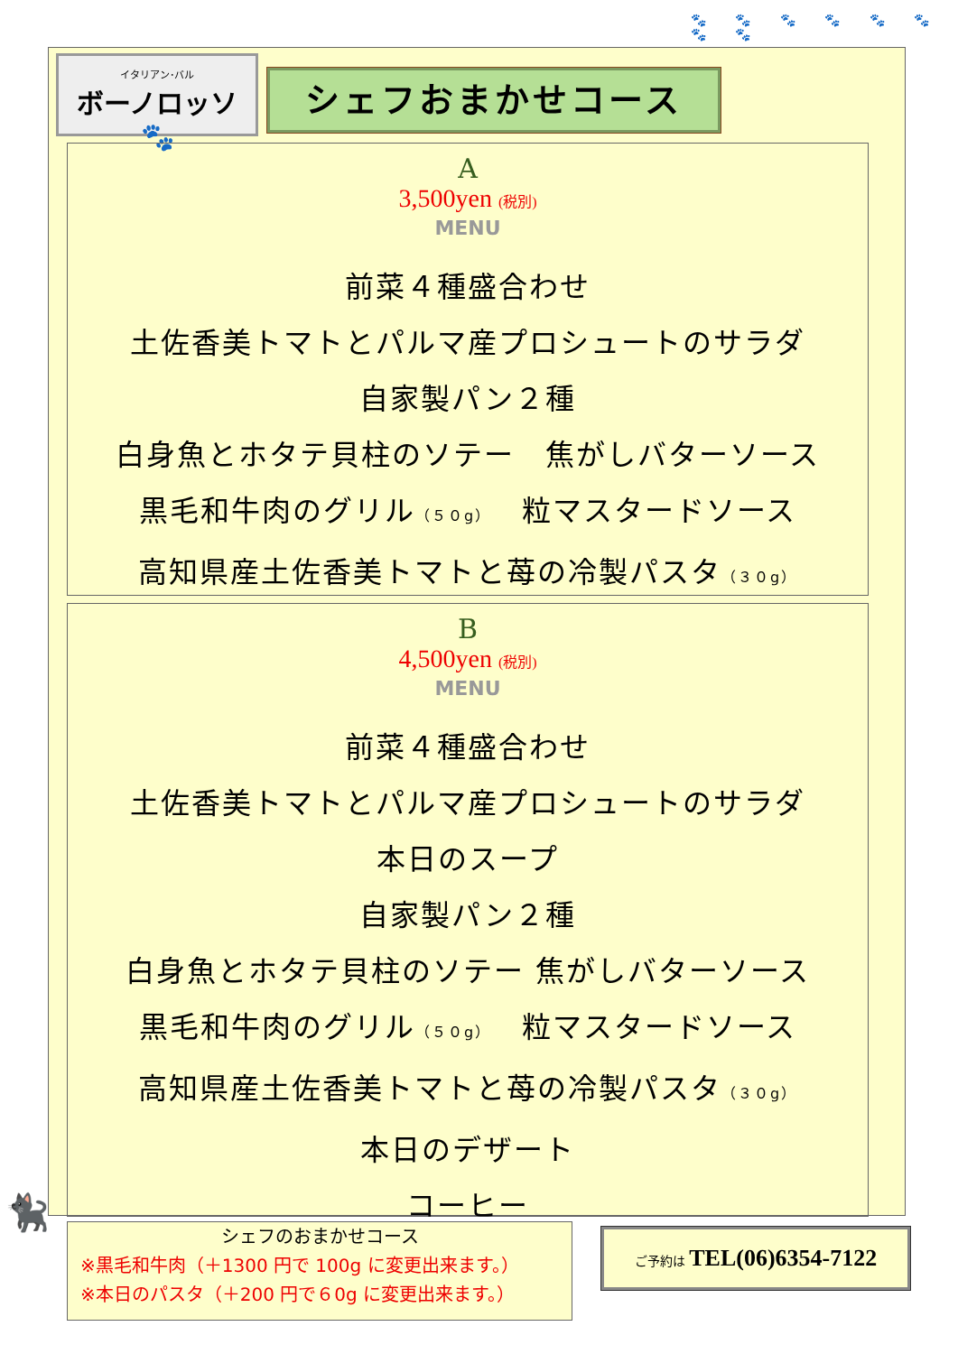🐾 🐾 🐾 🐾 🐾 🐾 🐾 🐾
イタリアン･バル
ボーノロッソ 🐾
シェフおまかせコース
A
3,500yen (税別)
MENU
前菜４種盛合わせ
土佐香美トマトとパルマ産プロシュートのサラダ
自家製パン２種
白身魚とホタテ貝柱のソテー　焦がしバターソース
黒毛和牛肉のグリル（５０g）　粒マスタードソース
高知県産土佐香美トマトと苺の冷製パスタ（３０g）
B
4,500yen (税別)
MENU
前菜４種盛合わせ
土佐香美トマトとパルマ産プロシュートのサラダ
本日のスープ
自家製パン２種
白身魚とホタテ貝柱のソテー 焦がしバターソース
黒毛和牛肉のグリル（５０g）　粒マスタードソース
高知県産土佐香美トマトと苺の冷製パスタ（３０g）
本日のデザート
コーヒー
🐈‍⬛
シェフのおまかせコース
※黒毛和牛肉（＋1300 円で 100g に変更出来ます。）
※本日のパスタ（＋200 円で６0g に変更出来ます。）
ご予約は TEL(06)6354-7122